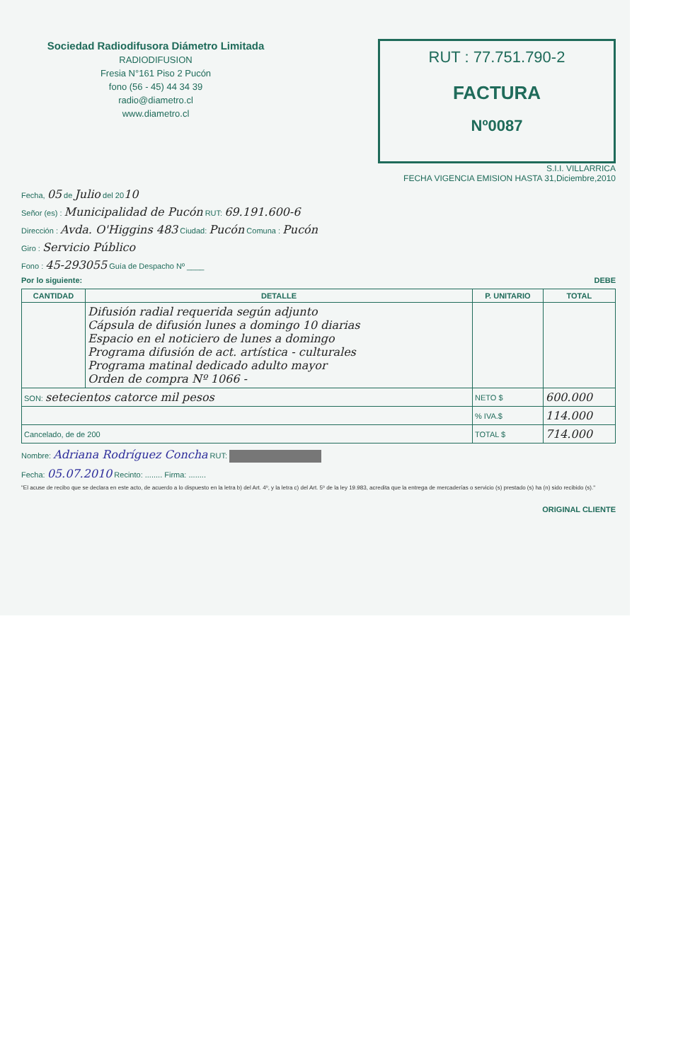Sociedad Radiodifusora Diámetro Limitada
RADIODIFUSION
Fresia N°161 Piso 2 Pucón
fono (56 - 45) 44 34 39
radio@diametro.cl
www.diametro.cl
RUT : 77.751.790-2
FACTURA
Nº0087
S.I.I. VILLARRICA
FECHA VIGENCIA EMISION HASTA 31,Diciembre,2010
Fecha, 05 de Julio del 2010
Señor (es) : Municipalidad de Pucón RUT: 69.191.600-6
Dirección : Avda. O'Higgins 483 Ciudad: Pucón Comuna : Pucón
Giro : Servicio Público
Fono : 45-293055 Guía de Despacho Nº ____
Por lo siguiente: DEBE
| CANTIDAD | DETALLE | P. UNITARIO | TOTAL |
| --- | --- | --- | --- |
| | Difusión radial requerida según adjunto Cápsula de difusión lunes a domingo 10 diarias Espacio en el noticiero de lunes a domingo Programa difusión de act. artística - culturales Programa matinal dedicado adulto mayor Orden de compra Nº 1066 - | | |
| SON: setecientos catorce mil pesos | | NETO $ | 600.000 |
| | | % IVA.$ | 114.000 |
| Cancelado, de de 200 | | TOTAL $ | 714.000 |
Nombre: Adriana Rodríguez Concha RUT:
Fecha: 05.07.2010 Recinto: ........ Firma: ........
"El acuse de recibo que se declara en este acto, de acuerdo a lo dispuesto en la letra b) del Art. 4º, y la letra c) del Art. 5º de la ley 19.983, acredita que la entrega de mercaderías o servicio (s) prestado (s) ha (n) sido recibido (s)."
ORIGINAL CLIENTE